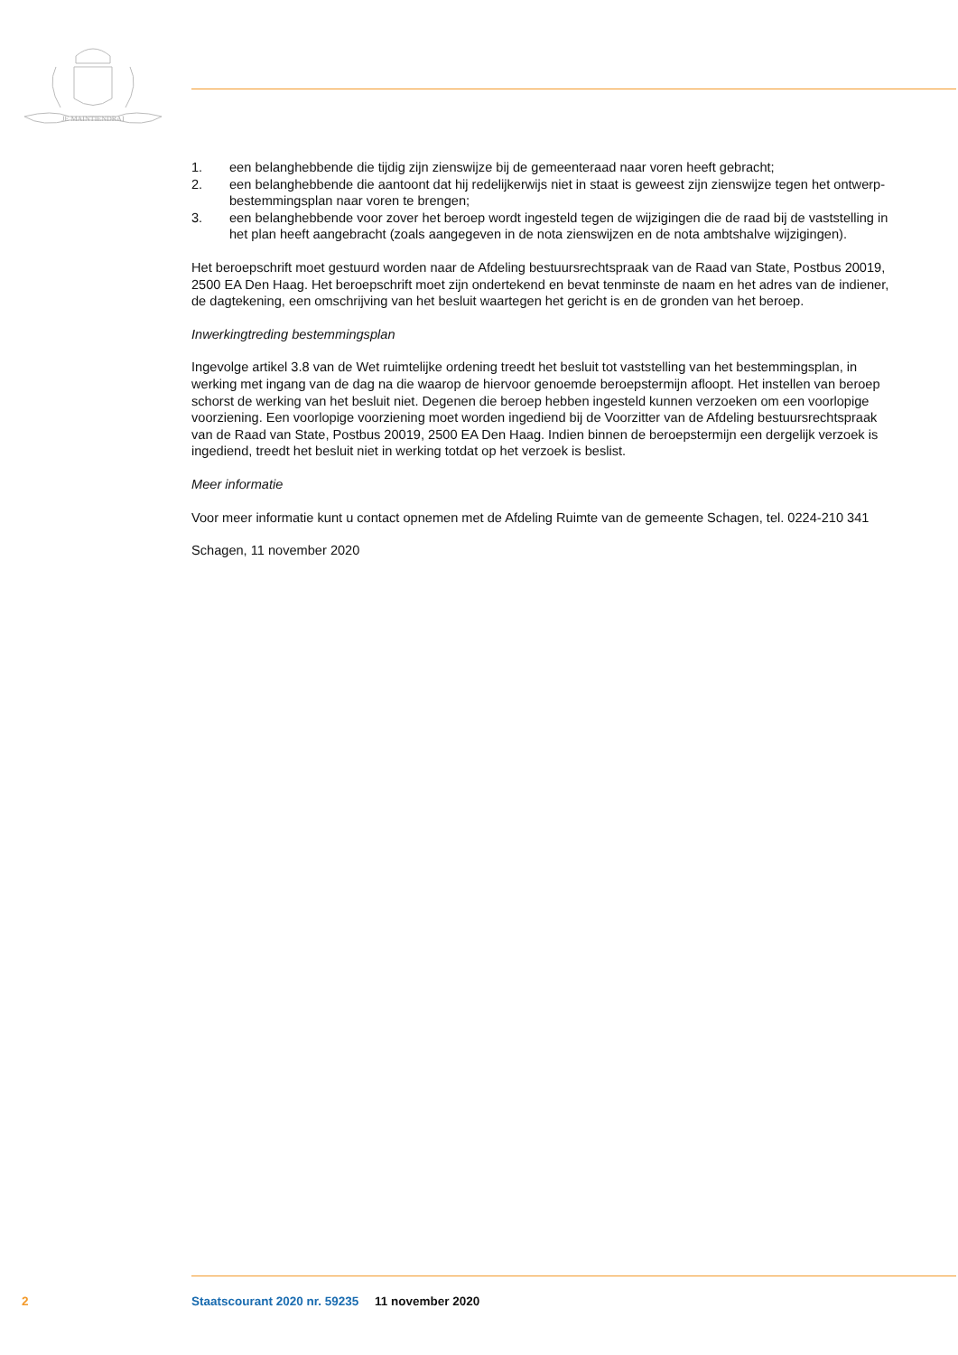JE MAINTIENDRAI
1. een belanghebbende die tijdig zijn zienswijze bij de gemeenteraad naar voren heeft gebracht;
2. een belanghebbende die aantoont dat hij redelijkerwijs niet in staat is geweest zijn zienswijze tegen het ontwerp-bestemmingsplan naar voren te brengen;
3. een belanghebbende voor zover het beroep wordt ingesteld tegen de wijzigingen die de raad bij de vaststelling in het plan heeft aangebracht (zoals aangegeven in de nota zienswijzen en de nota ambtshalve wijzigingen).
Het beroepschrift moet gestuurd worden naar de Afdeling bestuursrechtspraak van de Raad van State, Postbus 20019, 2500 EA Den Haag. Het beroepschrift moet zijn ondertekend en bevat tenminste de naam en het adres van de indiener, de dagtekening, een omschrijving van het besluit waartegen het gericht is en de gronden van het beroep.
Inwerkingtreding bestemmingsplan
Ingevolge artikel 3.8 van de Wet ruimtelijke ordening treedt het besluit tot vaststelling van het bestem­mingsplan, in werking met ingang van de dag na die waarop de hiervoor genoemde beroepstermijn afloopt. Het instellen van beroep schorst de werking van het besluit niet. Degenen die beroep hebben ingesteld kunnen verzoeken om een voorlopige voorziening. Een voorlopige voorziening moet worden ingediend bij de Voorzitter van de Afdeling bestuursrechtspraak van de Raad van State, Postbus 20019, 2500 EA Den Haag. Indien binnen de beroepstermijn een dergelijk verzoek is ingediend, treedt het besluit niet in werking totdat op het verzoek is beslist.
Meer informatie
Voor meer informatie kunt u contact opnemen met de Afdeling Ruimte van de gemeente Schagen, tel. 0224-210 341
Schagen, 11 november 2020
2 Staatscourant 2020 nr. 59235 11 november 2020